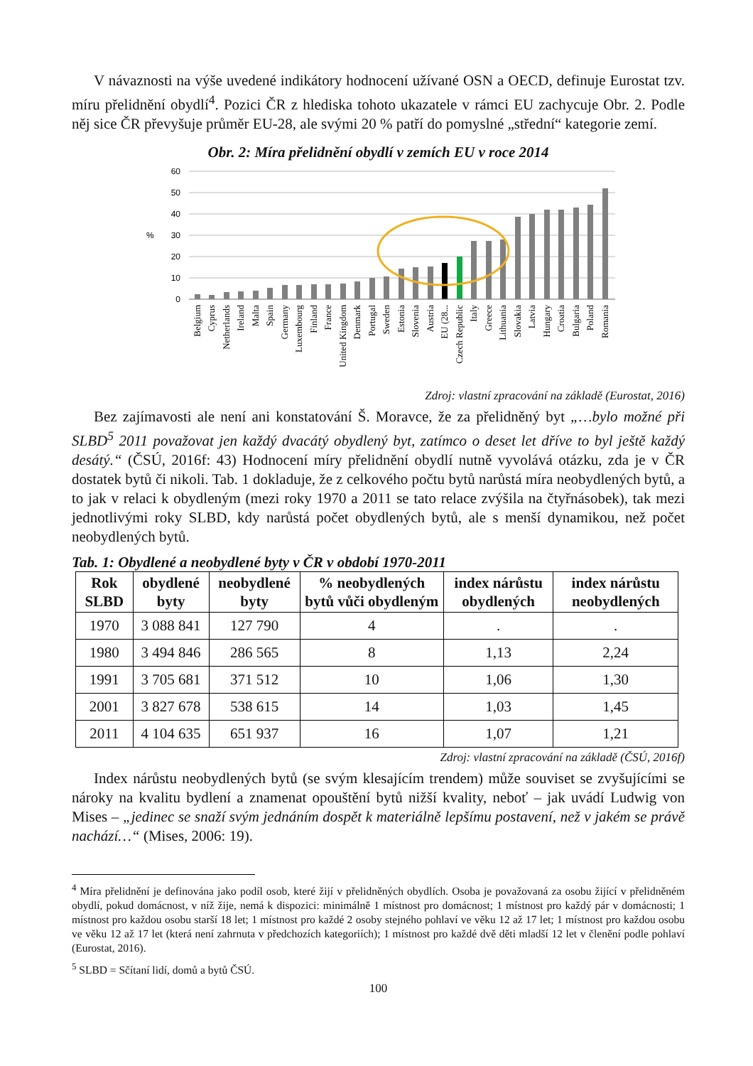V návaznosti na výše uvedené indikátory hodnocení užívané OSN a OECD, definuje Eurostat tzv. míru přelidnění obydlí<sup>4</sup>. Pozici ČR z hlediska tohoto ukazatele v rámci EU zachycuje Obr. 2. Podle něj sice ČR převyšuje průměr EU-28, ale svými 20 % patří do pomyslné „střední“ kategorie zemí.
Obr. 2: Míra přelidnění obydlí v zemích EU v roce 2014
60
50
40
30
20
10
0
%
Belgium
Cyprus
Netherlands
Ireland
Malta
Spain
Germany
Luxembourg
Finland
France
United Kingdom
Denmark
Portugal
Sweden
Estonia
Slovenia
Austria
EU (28...
Czech Republic
Italy
Greece
Lithuania
Slovakia
Latvia
Hungary
Croatia
Bulgaria
Poland
Romania
Zdroj: vlastní zpracování na základě (Eurostat, 2016)
Bez zajímavosti ale není ani konstatování Š. Moravce, že za přelidněný byt „…bylo možné při SLBD<sup>5</sup> 2011 považovat jen každý dvacátý obydlený byt, zatímco o deset let dříve to byl ještě každý desátý.“ (ČSÚ, 2016f: 43) Hodnocení míry přelidnění obydlí nutně vyvolává otázku, zda je v ČR dostatek bytů či nikoli. Tab. 1 dokladuje, že z celkového počtu bytů narůstá míra neobydlených bytů, a to jak v relaci k obydleným (mezi roky 1970 a 2011 se tato relace zvýšila na čtyřnásobek), tak mezi jednotlivými roky SLBD, kdy narůstá počet obydlených bytů, ale s menší dynamikou, než počet neobydlených bytů.
Tab. 1: Obydlené a neobydlené byty v ČR v období 1970-2011
| Rok SLBD | obydlené byty | neobydlené byty | % neobydlených bytů vůči obydleným | index nárůstu obydlených | index nárůstu neobydlených |
| --- | --- | --- | --- | --- | --- |
| 1970 | 3 088 841 | 127 790 | 4 | . | . |
| 1980 | 3 494 846 | 286 565 | 8 | 1,13 | 2,24 |
| 1991 | 3 705 681 | 371 512 | 10 | 1,06 | 1,30 |
| 2001 | 3 827 678 | 538 615 | 14 | 1,03 | 1,45 |
| 2011 | 4 104 635 | 651 937 | 16 | 1,07 | 1,21 |
Zdroj: vlastní zpracování na základě (ČSÚ, 2016f)
Index nárůstu neobydlených bytů (se svým klesajícím trendem) může souviset se zvyšujícími se nároky na kvalitu bydlení a znamenat opouštění bytů nižší kvality, neboť – jak uvádí Ludwig von Mises – „jedinec se snaží svým jednáním dospět k materiálně lepšímu postavení, než v jakém se právě nachází…“ (Mises, 2006: 19).
<sup>4</sup> Míra přelidnění je definována jako podíl osob, které žijí v přelidněných obydlích. Osoba je považovaná za osobu žijící v přelidněném obydlí, pokud domácnost, v níž žije, nemá k dispozici: minimálně 1 místnost pro domácnost; 1 místnost pro každý pár v domácnosti; 1 místnost pro každou osobu starší 18 let; 1 místnost pro každé 2 osoby stejného pohlaví ve věku 12 až 17 let; 1 místnost pro každou osobu ve věku 12 až 17 let (která není zahrnuta v předchozích kategoriích); 1 místnost pro každé dvě děti mladší 12 let v členění podle pohlaví (Eurostat, 2016).
<sup>5</sup> SLBD = Sčítaní lidí, domů a bytů ČSÚ.
100